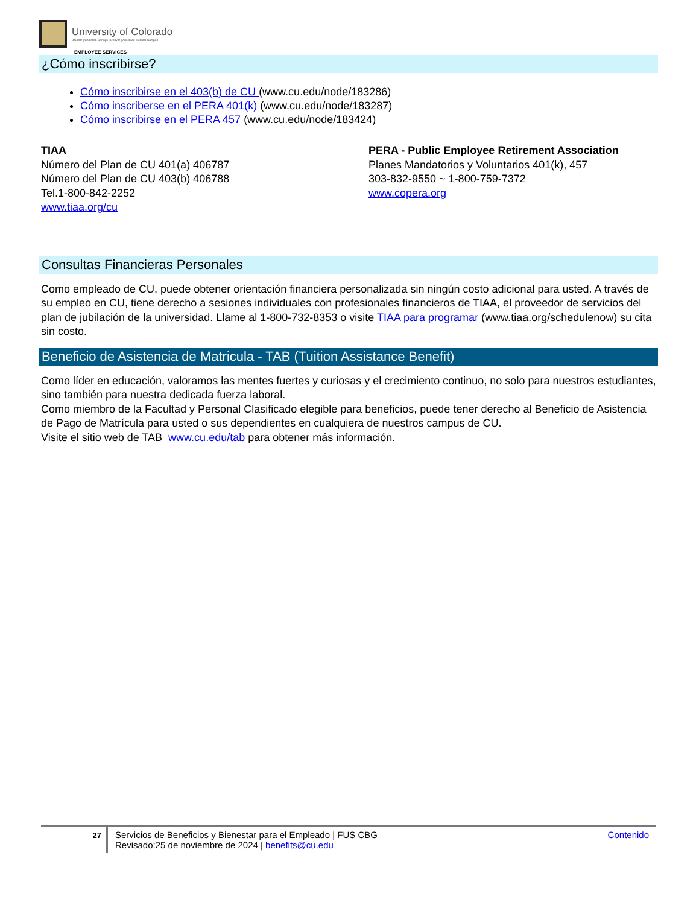University of Colorado
Boulder | Colorado Springs | Denver | Anschutz Medical Campus
EMPLOYEE SERVICES
¿Cómo inscribirse?
Cómo inscribirse en el 403(b) de CU (www.cu.edu/node/183286)
Cómo inscriberse en el PERA 401(k) (www.cu.edu/node/183287)
Cómo inscribirse en el PERA 457 (www.cu.edu/node/183424)
TIAA
Número del Plan de CU 401(a) 406787
Número del Plan de CU 403(b) 406788
Tel.1-800-842-2252
www.tiaa.org/cu
PERA - Public Employee Retirement Association
Planes Mandatorios y Voluntarios 401(k), 457
303-832-9550 ~ 1-800-759-7372
www.copera.org
Consultas Financieras Personales
Como empleado de CU, puede obtener orientación financiera personalizada sin ningún costo adicional para usted. A través de su empleo en CU, tiene derecho a sesiones individuales con profesionales financieros de TIAA, el proveedor de servicios del plan de jubilación de la universidad. Llame al 1-800-732-8353 o visite TIAA para programar (www.tiaa.org/schedulenow) su cita sin costo.
Beneficio de Asistencia de Matricula - TAB (Tuition Assistance Benefit)
Como líder en educación, valoramos las mentes fuertes y curiosas y el crecimiento continuo, no solo para nuestros estudiantes, sino también para nuestra dedicada fuerza laboral.
Como miembro de la Facultad y Personal Clasificado elegible para beneficios, puede tener derecho al Beneficio de Asistencia de Pago de Matrícula para usted o sus dependientes en cualquiera de nuestros campus de CU.
Visite el sitio web de TAB www.cu.edu/tab para obtener más información.
27
Servicios de Beneficios y Bienestar para el Empleado | FUS CBG
Revisado:25 de noviembre de 2024 | benefits@cu.edu
Contenido